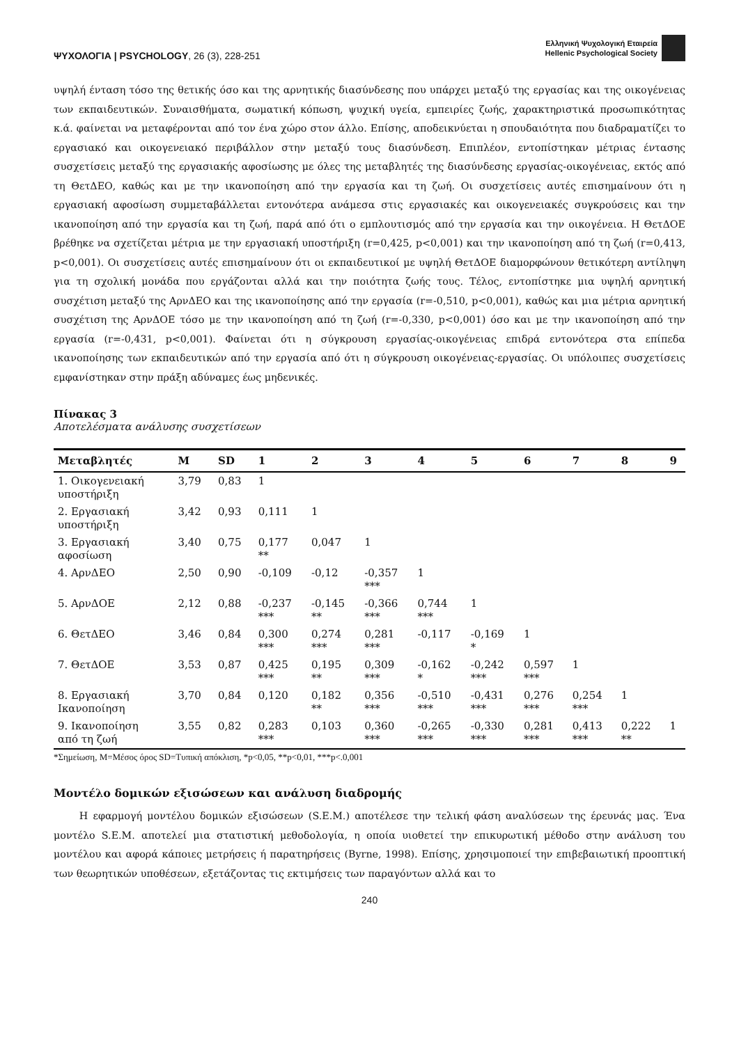ΨΥΧΟΛΟΓΙΑ | PSYCHOLOGY, 26 (3), 228-251
Ελληνική Ψυχολογική Εταιρεία
Hellenic Psychological Society
υψηλή ένταση τόσο της θετικής όσο και της αρνητικής διασύνδεσης που υπάρχει μεταξύ της εργασίας και της οικογένειας των εκπαιδευτικών. Συναισθήματα, σωματική κόπωση, ψυχική υγεία, εμπειρίες ζωής, χαρακτηριστικά προσωπικότητας κ.ά. φαίνεται να μεταφέρονται από τον ένα χώρο στον άλλο. Επίσης, αποδεικνύεται η σπουδαιότητα που διαδραματίζει το εργασιακό και οικογενειακό περιβάλλον στην μεταξύ τους διασύνδεση. Επιπλέον, εντοπίστηκαν μέτριας έντασης συσχετίσεις μεταξύ της εργασιακής αφοσίωσης με όλες της μεταβλητές της διασύνδεσης εργασίας-οικογένειας, εκτός από τη ΘετΔΕΟ, καθώς και με την ικανοποίηση από την εργασία και τη ζωή. Οι συσχετίσεις αυτές επισημαίνουν ότι η εργασιακή αφοσίωση συμμεταβάλλεται εντονότερα ανάμεσα στις εργασιακές και οικογενειακές συγκρούσεις και την ικανοποίηση από την εργασία και τη ζωή, παρά από ότι ο εμπλουτισμός από την εργασία και την οικογένεια. Η ΘετΔΟΕ βρέθηκε να σχετίζεται μέτρια με την εργασιακή υποστήριξη (r=0,425, p<0,001) και την ικανοποίηση από τη ζωή (r=0,413, p<0,001). Οι συσχετίσεις αυτές επισημαίνουν ότι οι εκπαιδευτικοί με υψηλή ΘετΔΟΕ διαμορφώνουν θετικότερη αντίληψη για τη σχολική μονάδα που εργάζονται αλλά και την ποιότητα ζωής τους. Τέλος, εντοπίστηκε μια υψηλή αρνητική συσχέτιση μεταξύ της ΑρνΔΕΟ και της ικανοποίησης από την εργασία (r=-0,510, p<0,001), καθώς και μια μέτρια αρνητική συσχέτιση της ΑρνΔΟΕ τόσο με την ικανοποίηση από τη ζωή (r=-0,330, p<0,001) όσο και με την ικανοποίηση από την εργασία (r=-0,431, p<0,001). Φαίνεται ότι η σύγκρουση εργασίας-οικογένειας επιδρά εντονότερα στα επίπεδα ικανοποίησης των εκπαιδευτικών από την εργασία από ότι η σύγκρουση οικογένειας-εργασίας. Οι υπόλοιπες συσχετίσεις εμφανίστηκαν στην πράξη αδύναμες έως μηδενικές.
Πίνακας 3
Αποτελέσματα ανάλυσης συσχετίσεων
| Μεταβλητές | M | SD | 1 | 2 | 3 | 4 | 5 | 6 | 7 | 8 | 9 |
| --- | --- | --- | --- | --- | --- | --- | --- | --- | --- | --- | --- |
| 1. Οικογενειακή υποστήριξη | 3,79 | 0,83 | 1 | | | | | | | | |
| 2. Εργασιακή υποστήριξη | 3,42 | 0,93 | 0,111 | 1 | | | | | | | |
| 3. Εργασιακή αφοσίωση | 3,40 | 0,75 | 0,177 ** | 0,047 | 1 | | | | | | |
| 4. ΑρνΔΕΟ | 2,50 | 0,90 | -0,109 | -0,12 | -0,357 *** | 1 | | | | | |
| 5. ΑρνΔΟΕ | 2,12 | 0,88 | -0,237 *** | -0,145 ** | -0,366 *** | 0,744 *** | 1 | | | | |
| 6. ΘετΔΕΟ | 3,46 | 0,84 | 0,300 *** | 0,274 *** | 0,281 *** | -0,117 | -0,169 * | 1 | | | |
| 7. ΘετΔΟΕ | 3,53 | 0,87 | 0,425 *** | 0,195 ** | 0,309 *** | -0,162 * | -0,242 *** | 0,597 *** | 1 | | |
| 8. Εργασιακή Ικανοποίηση | 3,70 | 0,84 | 0,120 | 0,182 ** | 0,356 *** | -0,510 *** | -0,431 *** | 0,276 *** | 0,254 *** | 1 | |
| 9. Ικανοποίηση από τη ζωή | 3,55 | 0,82 | 0,283 *** | 0,103 | 0,360 *** | -0,265 *** | -0,330 *** | 0,281 *** | 0,413 *** | 0,222 ** | 1 |
*Σημείωση, M=Μέσος όρος SD=Τυπική απόκλιση, *p<0,05, **p<0,01, ***p<.0,001
Μοντέλο δομικών εξισώσεων και ανάλυση διαδρομής
Η εφαρμογή μοντέλου δομικών εξισώσεων (S.E.M.) αποτέλεσε την τελική φάση αναλύσεων της έρευνάς μας. Ένα μοντέλο S.E.M. αποτελεί μια στατιστική μεθοδολογία, η οποία υιοθετεί την επικυρωτική μέθοδο στην ανάλυση του μοντέλου και αφορά κάποιες μετρήσεις ή παρατηρήσεις (Byrne, 1998). Επίσης, χρησιμοποιεί την επιβεβαιωτική προοπτική των θεωρητικών υποθέσεων, εξετάζοντας τις εκτιμήσεις των παραγόντων αλλά και το
240